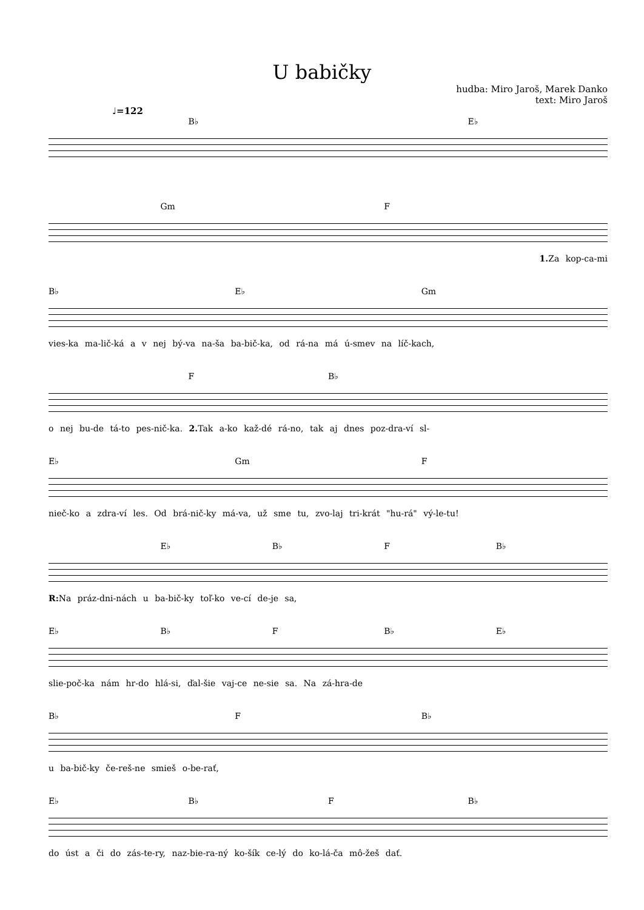U babičky
hudba: Miro Jaroš, Marek Danko
text: Miro Jaroš
♩=122
B♭ E♭
Gm F
1. Za kop-ca-mi
B♭ E♭ Gm
vies-ka ma-lič-ká a v nej bý-va na-ša ba-bič-ka, od rá-na má ú-smev na líč-kach,
F B♭
o nej bu-de tá-to pes-nič-ka. 2. Tak a-ko kaž-dé rá-no, tak aj dnes poz-dra-ví sl-
E♭ Gm F
nieč-ko a zdra-ví les. Od brá-nič-ky má-va, už sme tu, zvo-laj tri-krát "hu-rá" vý-le-tu!
E♭ B♭ F B♭
R: Na práz-dni-nách u ba-bič-ky toľ-ko ve-cí de-je sa,
E♭ B♭ F B♭ E♭
slie-poč-ka nám hr-do hlá-si, ďal-šie vaj-ce ne-sie sa. Na zá-hra-de
B♭ F B♭
u ba-bič-ky če-reš-ne smieš o-be-rať,
E♭ B♭ F B♭
do úst a či do zás-te-ry, naz-bie-ra-ný ko-šík ce-lý do ko-lá-ča mô-žeš dať.